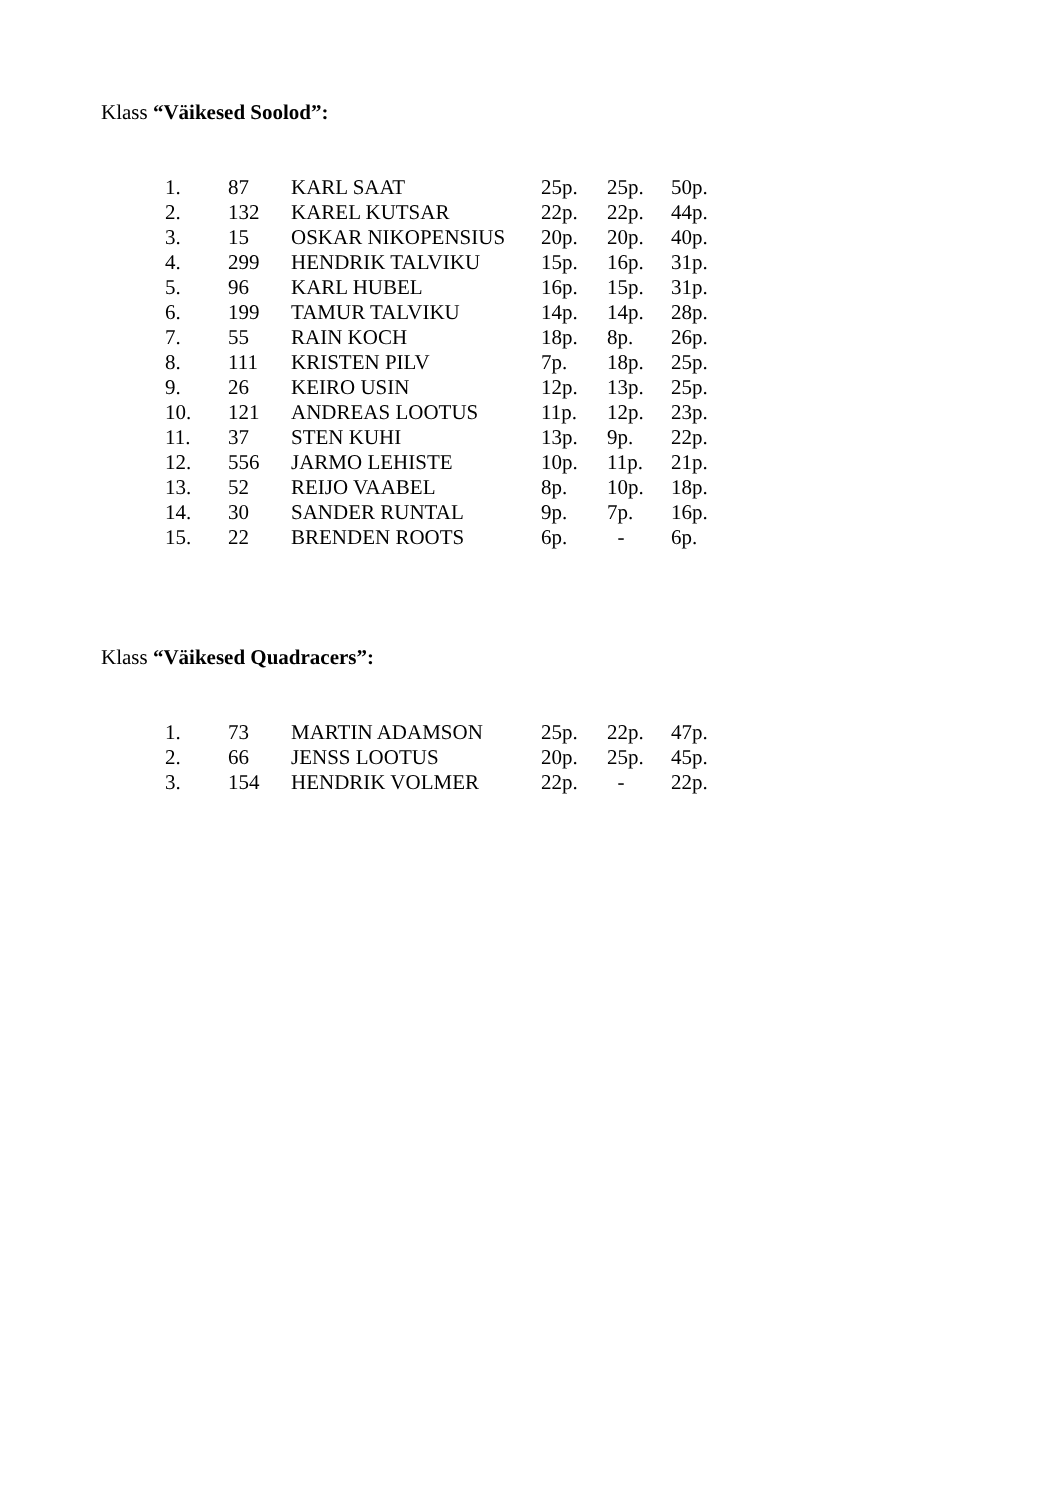Klass “Väikesed Soolod”:
| 1. | 87 | KARL SAAT | 25p. | 25p. | 50p. |
| 2. | 132 | KAREL KUTSAR | 22p. | 22p. | 44p. |
| 3. | 15 | OSKAR NIKOPENSIUS | 20p. | 20p. | 40p. |
| 4. | 299 | HENDRIK TALVIKU | 15p. | 16p. | 31p. |
| 5. | 96 | KARL HUBEL | 16p. | 15p. | 31p. |
| 6. | 199 | TAMUR TALVIKU | 14p. | 14p. | 28p. |
| 7. | 55 | RAIN KOCH | 18p. | 8p. | 26p. |
| 8. | 111 | KRISTEN PILV | 7p. | 18p. | 25p. |
| 9. | 26 | KEIRO USIN | 12p. | 13p. | 25p. |
| 10. | 121 | ANDREAS LOOTUS | 11p. | 12p. | 23p. |
| 11. | 37 | STEN KUHI | 13p. | 9p. | 22p. |
| 12. | 556 | JARMO LEHISTE | 10p. | 11p. | 21p. |
| 13. | 52 | REIJO VAABEL | 8p. | 10p. | 18p. |
| 14. | 30 | SANDER RUNTAL | 9p. | 7p. | 16p. |
| 15. | 22 | BRENDEN ROOTS | 6p. | - | 6p. |
Klass “Väikesed Quadracers”:
| 1. | 73 | MARTIN ADAMSON | 25p. | 22p. | 47p. |
| 2. | 66 | JENSS LOOTUS | 20p. | 25p. | 45p. |
| 3. | 154 | HENDRIK VOLMER | 22p. | - | 22p. |